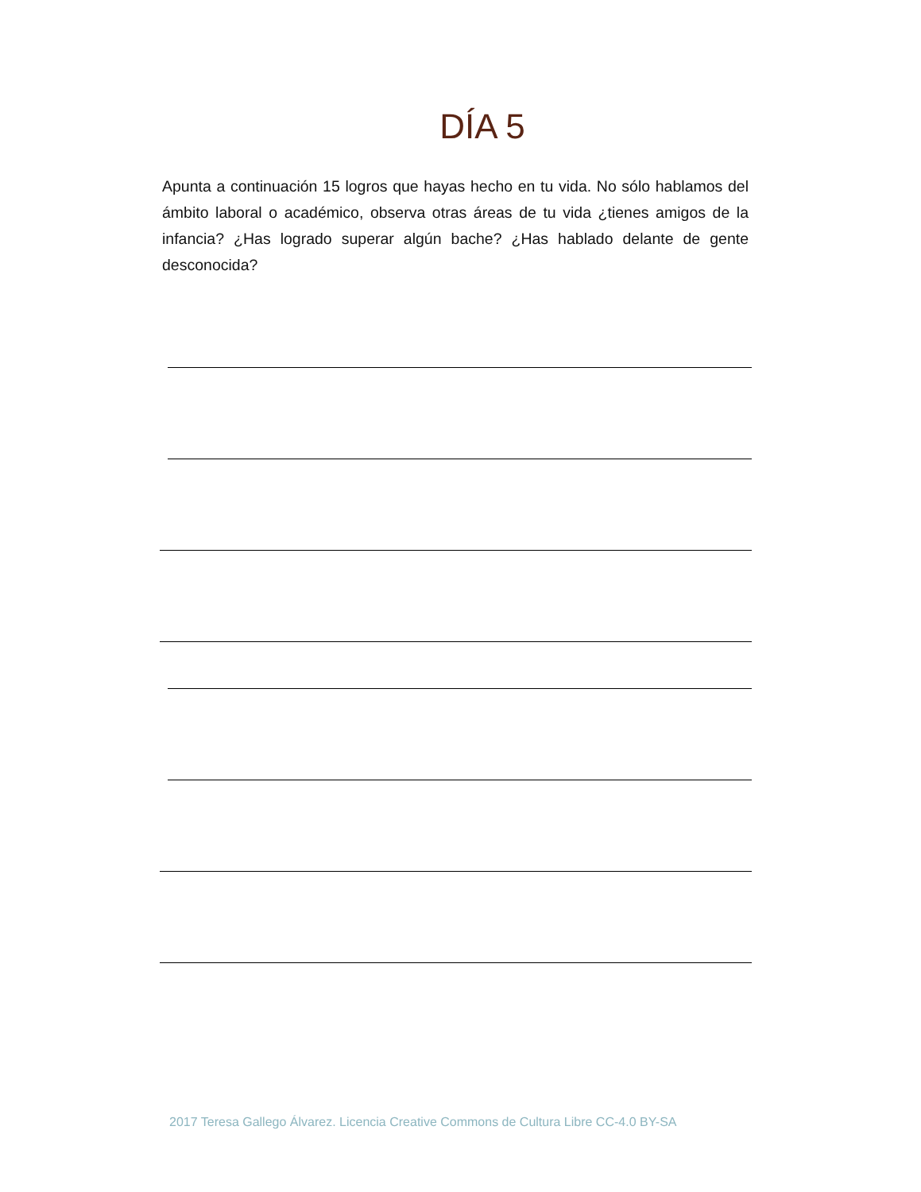DÍA 5
Apunta a continuación 15 logros que hayas hecho en tu vida. No sólo hablamos del ámbito laboral o académico, observa otras áreas de tu vida ¿tienes amigos de la infancia? ¿Has logrado superar algún bache? ¿Has hablado delante de gente desconocida?
2017 Teresa Gallego Álvarez. Licencia Creative Commons de Cultura Libre CC-4.0 BY-SA